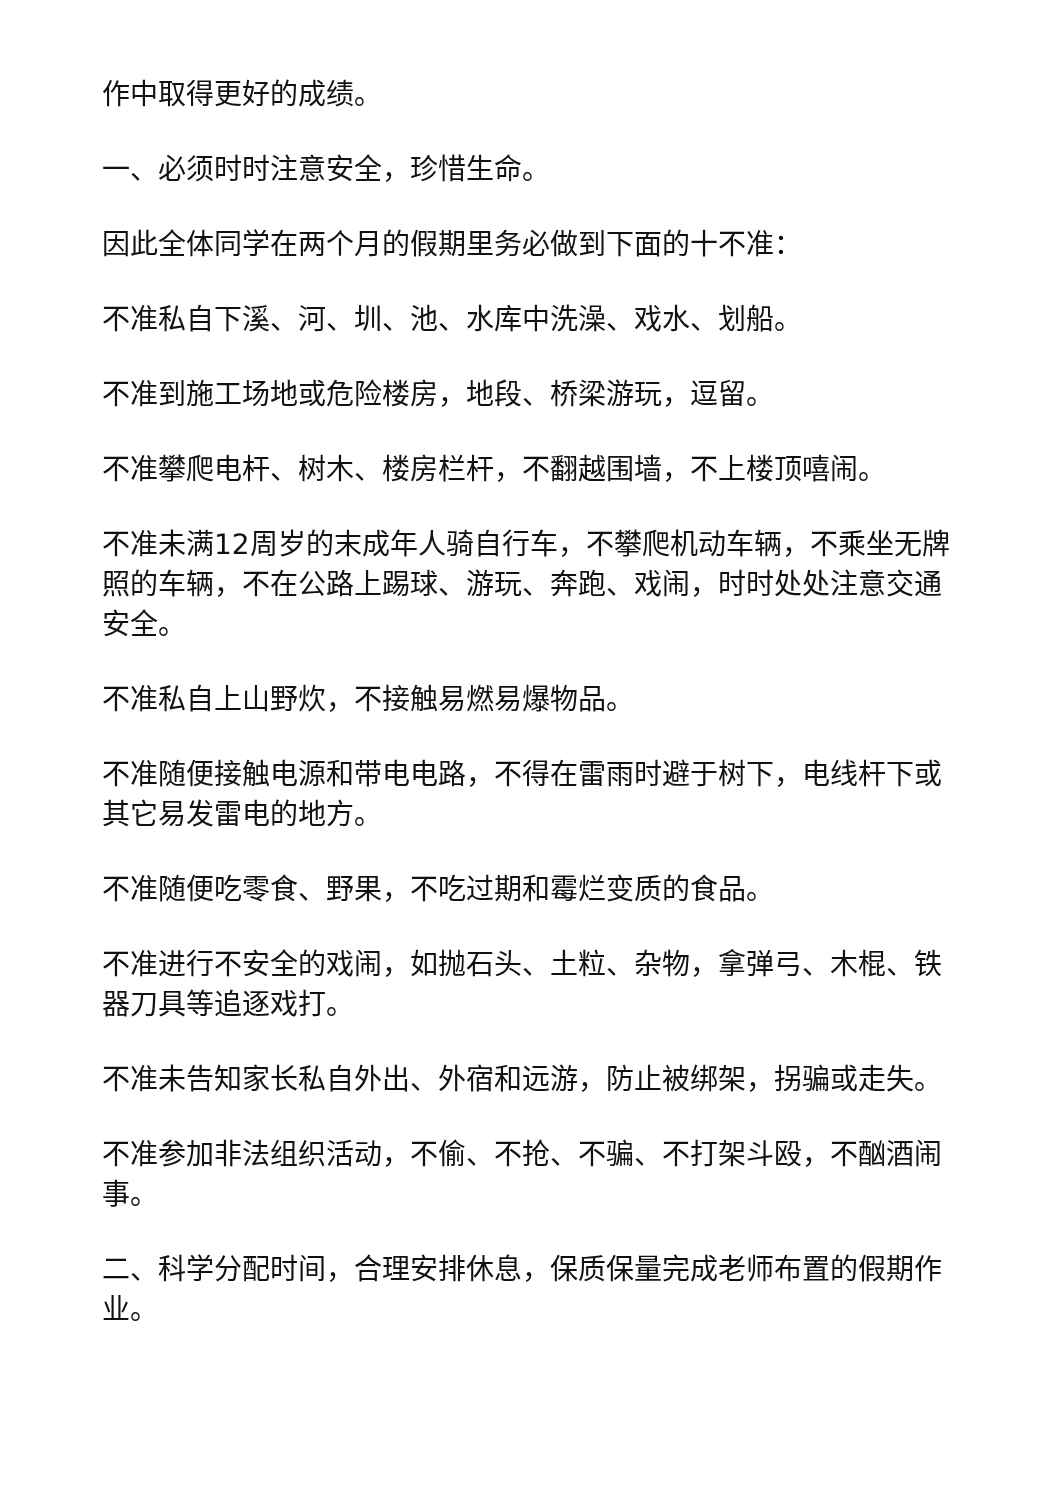作中取得更好的成绩。
一、必须时时注意安全，珍惜生命。
因此全体同学在两个月的假期里务必做到下面的十不准：
不准私自下溪、河、圳、池、水库中洗澡、戏水、划船。
不准到施工场地或危险楼房，地段、桥梁游玩，逗留。
不准攀爬电杆、树木、楼房栏杆，不翻越围墙，不上楼顶嘻闹。
不准未满12周岁的末成年人骑自行车，不攀爬机动车辆，不乘坐无牌照的车辆，不在公路上踢球、游玩、奔跑、戏闹，时时处处注意交通安全。
不准私自上山野炊，不接触易燃易爆物品。
不准随便接触电源和带电电路，不得在雷雨时避于树下，电线杆下或其它易发雷电的地方。
不准随便吃零食、野果，不吃过期和霉烂变质的食品。
不准进行不安全的戏闹，如抛石头、土粒、杂物，拿弹弓、木棍、铁器刀具等追逐戏打。
不准未告知家长私自外出、外宿和远游，防止被绑架，拐骗或走失。
不准参加非法组织活动，不偷、不抢、不骗、不打架斗殴，不酗酒闹事。
二、科学分配时间，合理安排休息，保质保量完成老师布置的假期作业。